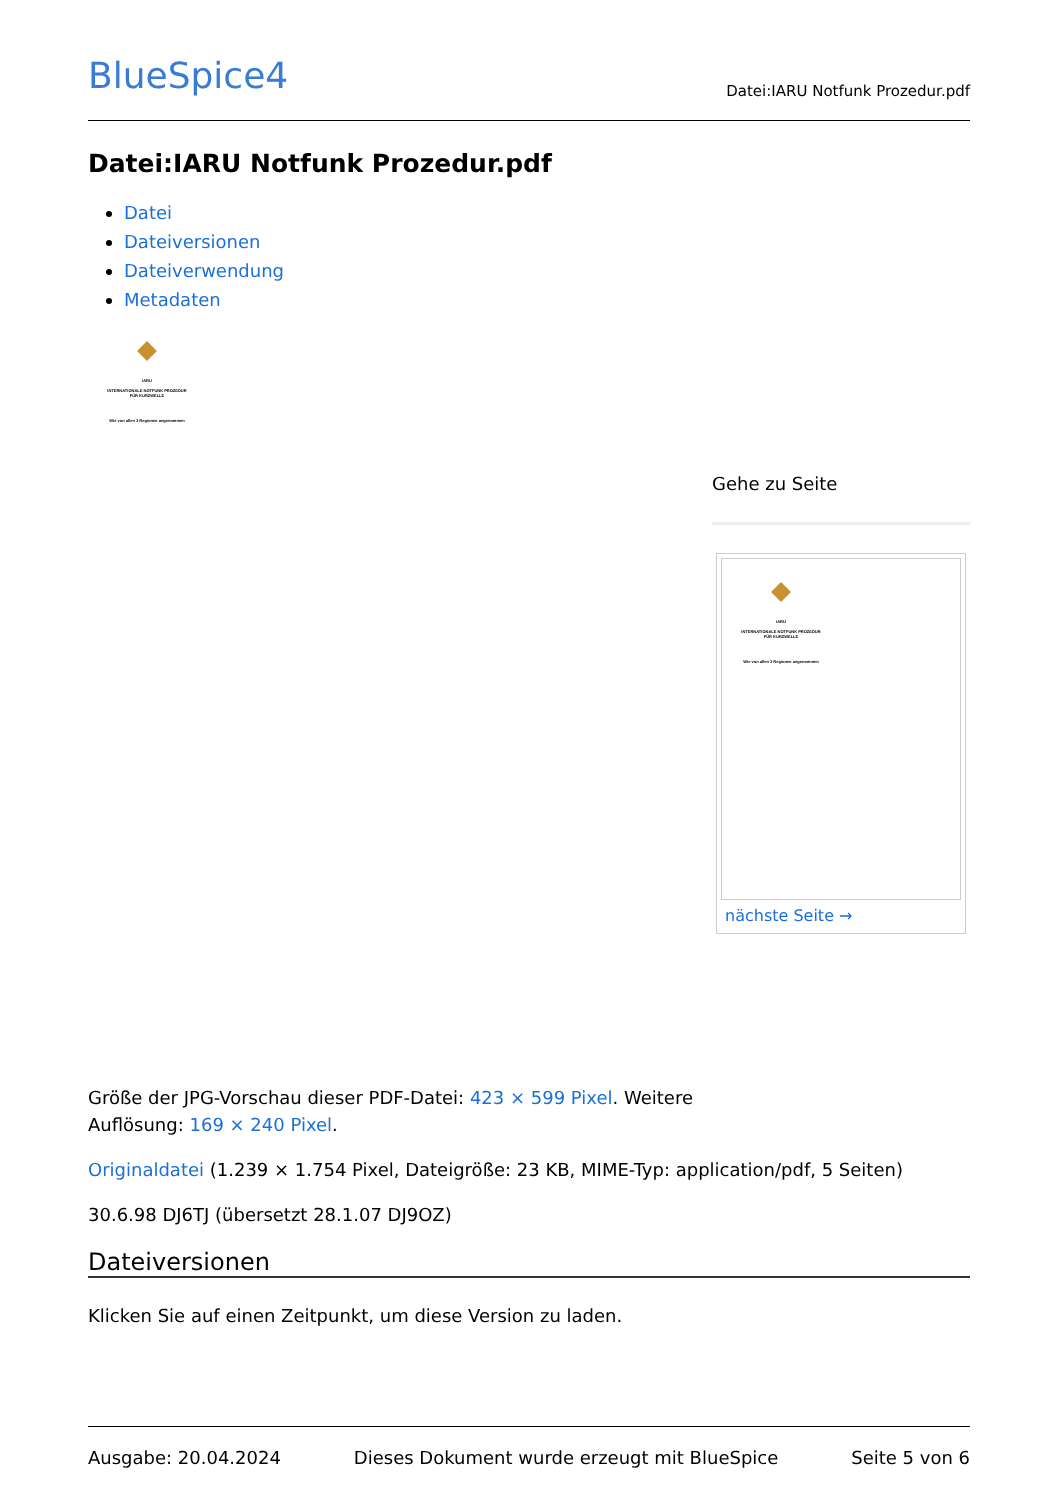BlueSpice4
Datei:IARU Notfunk Prozedur.pdf
Datei:IARU Notfunk Prozedur.pdf
Datei
Dateiversionen
Dateiverwendung
Metadaten
IARU
INTERNATIONALE NOTFUNK PROZEDUR
FÜR KURZWELLE
Wie von allen 3 Regionen angenommen
Gehe zu Seite
IARU
INTERNATIONALE NOTFUNK PROZEDUR
FÜR KURZWELLE
Wie von allen 3 Regionen angenommen
nächste Seite →
Größe der JPG-Vorschau dieser PDF-Datei: 423 × 599 Pixel. Weitere
Auflösung: 169 × 240 Pixel.
Originaldatei (1.239 × 1.754 Pixel, Dateigröße: 23 KB, MIME-Typ: application/pdf, 5 Seiten)
30.6.98 DJ6TJ (übersetzt 28.1.07 DJ9OZ)
Dateiversionen
Klicken Sie auf einen Zeitpunkt, um diese Version zu laden.
Ausgabe: 20.04.2024 Dieses Dokument wurde erzeugt mit BlueSpice Seite 5 von 6